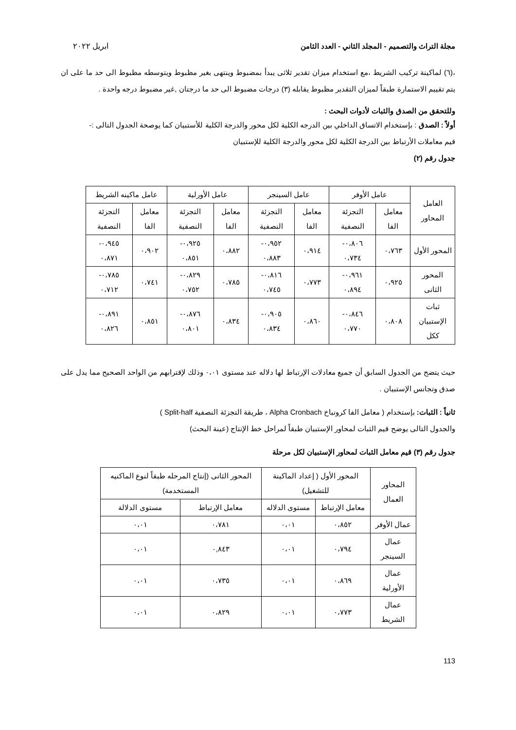مجلة التراث والتصميم - المجلد الثاني - العدد الثامن ابريل ٢٠٢٢
،(٦) لماكينة تركيب الشريط ،مع استخدام ميزان تقدير ثلاثى يبدأ بمضبوط وينتهى بغير مظبوط ويتوسطه مظبوط الى حد ما على ان يتم تقييم الاستمارة طبقاً لميزان التقدير مظبوط يقابله (٣) درجات مضبوط الى حد ما درجتان ,غير مضبوط درجه واحدة .
وللتحقق من الصدق والثبات لأدوات البحث :
أولاً : الصدق : بإستخدام الاتساق الداخلي بين الدرجه الكلية لكل محور والدرجة الكلية للأستبيان كما يوصحة الجدول التالى :-
قيم معاملات الأرتباط بين الدرجة الكلية لكل محور والدرجة الكلية للإستبيان
جدول رقم (٢)
| العامل المحاور | عامل الأوفر | | عامل السينجر | | عامل الأورلية | | عامل ماكينه الشريط | |
| --- | --- | --- | --- | --- | --- | --- | --- | --- |
| | معامل الفا | التجزئة النصفية | معامل الفا | التجزئة النصفية | معامل الفا | التجزئة النصفية | معامل الفا | التجزئة النصفية |
| المحور الأول | ٠،٧٦٣ | ٠،٨٠٦- ٠،٧٣٤ | ٠،٩١٤ | ٠،٩٥٢- ٠،٨٨٣ | ٠،٨٨٢ | ٠،٩٢٥- ٠،٨٥١ | ٠،٩٠٢ | ٠،٩٤٥- ٠،٨٧١ |
| المحور الثانى | ٠،٩٢٥ | ٠،٩٦١- ٠،٨٩٤ | ٠،٧٧٣ | ٠،٨١٦- ٠،٧٤٥ | ٠،٧٨٥ | ٠،٨٢٩- ٠،٧٥٢ | ٠،٧٤١ | ٠،٧٨٥- ٠،٧١٢ |
| ثبات الإستبيان ككل | ٠،٨٠٨ | ٠،٨٤٦- ٠،٧٧٠ | ٠،٨٦٠ | ٠،٩٠٥- ٠،٨٣٤ | ٠،٨٣٤ | ٠،٨٧٦- ٠،٨٠١ | ٠،٨٥١ | ٠،٨٩١- ٠،٨٢٦ |
حيث يتضح من الجدول السابق أن جميع معادلات الإرتباط لها دلاله عند مستوى ٠،٠١ وذلك لإقترابهم من الواحد الصحيح مما يدل على صدق وتجانس الإستبيان .
ثانياً : الثبات: بإستخدام ( معامل الفا كرونباخ Alpha Cronbach ، طريقة التجزئة النصفية Split-half )
والجدول التالى يوضح قيم الثبات لمحاور الإستبيان طبقاً لمراحل خط الإنتاج (عينة البحث)
جدول رقم (٣) قيم معامل الثبات لمحاور الإستبيان لكل مرحلة
| المحاور العمال | المحور الأول ( إعداد الماكينة للتشغيل) | | المحور الثانى (إنتاج المرحله طبقاً لنوع الماكنيه المستخدمة) | |
| --- | --- | --- | --- | --- |
| | معامل الإرتباط | مستوى الدلاله | معامل الإرتباط | مستوى الدلالة |
| عمال الأوفر | ٠،٨٥٢ | ٠،٠١ | ٠،٧٨١ | ٠،٠١ |
| عمال السينجر | ٠،٧٩٤ | ٠،٠١ | ٠,٨٤٣ | ٠،٠١ |
| عمال الأورلية | ٠،٨٦٩ | ٠،٠١ | ٠،٧٣٥ | ٠،٠١ |
| عمال الشريط | ٠،٧٧٣ | ٠،٠١ | ٠،٨٢٩ | ٠،٠١ |
113